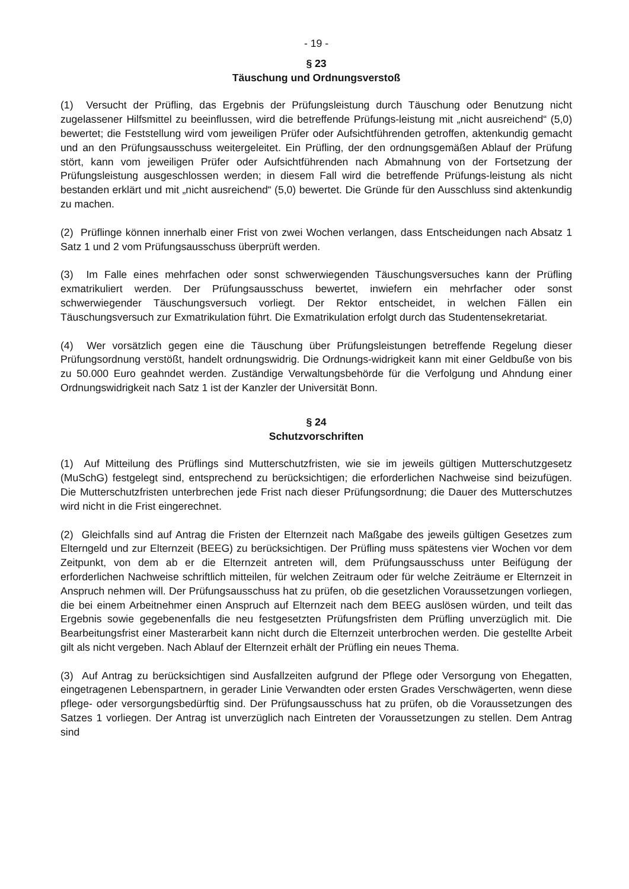- 19 -
§ 23
Täuschung und Ordnungsverstoß
(1) Versucht der Prüfling, das Ergebnis der Prüfungsleistung durch Täuschung oder Benutzung nicht zugelassener Hilfsmittel zu beeinflussen, wird die betreffende Prüfungs-leistung mit „nicht ausreichend“ (5,0) bewertet; die Feststellung wird vom jeweiligen Prüfer oder Aufsichtführenden getroffen, aktenkundig gemacht und an den Prüfungsausschuss weitergeleitet. Ein Prüfling, der den ordnungsgemäßen Ablauf der Prüfung stört, kann vom jeweiligen Prüfer oder Aufsichtführenden nach Abmahnung von der Fortsetzung der Prüfungsleistung ausgeschlossen werden; in diesem Fall wird die betreffende Prüfungs-leistung als nicht bestanden erklärt und mit „nicht ausreichend“ (5,0) bewertet. Die Gründe für den Ausschluss sind aktenkundig zu machen.
(2) Prüflinge können innerhalb einer Frist von zwei Wochen verlangen, dass Entscheidungen nach Absatz 1 Satz 1 und 2 vom Prüfungsausschuss überprüft werden.
(3) Im Falle eines mehrfachen oder sonst schwerwiegenden Täuschungsversuches kann der Prüfling exmatrikuliert werden. Der Prüfungsausschuss bewertet, inwiefern ein mehrfacher oder sonst schwerwiegender Täuschungsversuch vorliegt. Der Rektor entscheidet, in welchen Fällen ein Täuschungsversuch zur Exmatrikulation führt. Die Exmatrikulation erfolgt durch das Studentensekretariat.
(4) Wer vorsätzlich gegen eine die Täuschung über Prüfungsleistungen betreffende Regelung dieser Prüfungsordnung verstößt, handelt ordnungswidrig. Die Ordnungs-widrigkeit kann mit einer Geldbuße von bis zu 50.000 Euro geahndet werden. Zuständige Verwaltungsbehörde für die Verfolgung und Ahndung einer Ordnungswidrigkeit nach Satz 1 ist der Kanzler der Universität Bonn.
§ 24
Schutzvorschriften
(1) Auf Mitteilung des Prüflings sind Mutterschutzfristen, wie sie im jeweils gültigen Mutterschutzgesetz (MuSchG) festgelegt sind, entsprechend zu berücksichtigen; die erforderlichen Nachweise sind beizufügen. Die Mutterschutzfristen unterbrechen jede Frist nach dieser Prüfungsordnung; die Dauer des Mutterschutzes wird nicht in die Frist eingerechnet.
(2) Gleichfalls sind auf Antrag die Fristen der Elternzeit nach Maßgabe des jeweils gültigen Gesetzes zum Elterngeld und zur Elternzeit (BEEG) zu berücksichtigen. Der Prüfling muss spätestens vier Wochen vor dem Zeitpunkt, von dem ab er die Elternzeit antreten will, dem Prüfungsausschuss unter Beifügung der erforderlichen Nachweise schriftlich mitteilen, für welchen Zeitraum oder für welche Zeiträume er Elternzeit in Anspruch nehmen will. Der Prüfungsausschuss hat zu prüfen, ob die gesetzlichen Voraussetzungen vorliegen, die bei einem Arbeitnehmer einen Anspruch auf Elternzeit nach dem BEEG auslösen würden, und teilt das Ergebnis sowie gegebenenfalls die neu festgesetzten Prüfungsfristen dem Prüfling unverzüglich mit. Die Bearbeitungsfrist einer Masterarbeit kann nicht durch die Elternzeit unterbrochen werden. Die gestellte Arbeit gilt als nicht vergeben. Nach Ablauf der Elternzeit erhält der Prüfling ein neues Thema.
(3) Auf Antrag zu berücksichtigen sind Ausfallzeiten aufgrund der Pflege oder Versorgung von Ehegatten, eingetragenen Lebenspartnern, in gerader Linie Verwandten oder ersten Grades Verschwägerten, wenn diese pflege- oder versorgungsbedürftig sind. Der Prüfungsausschuss hat zu prüfen, ob die Voraussetzungen des Satzes 1 vorliegen. Der Antrag ist unverzüglich nach Eintreten der Voraussetzungen zu stellen. Dem Antrag sind